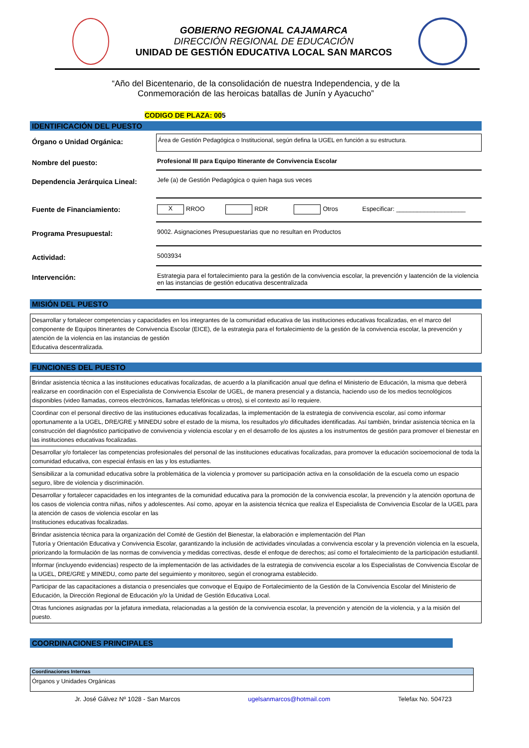GOBIERNO REGIONAL CAJAMARCA
DIRECCIÓN REGIONAL DE EDUCACIÓN
UNIDAD DE GESTIÓN EDUCATIVA LOCAL SAN MARCOS
“Año del Bicentenario, de la consolidación de nuestra Independencia, y de la
Conmemoración de las heroicas batallas de Junín y Ayacucho”
CODIGO DE PLAZA: 005
IDENTIFICACIÓN DEL PUESTO
Órgano o Unidad Orgánica:
Área de Gestión Pedagógica o Institucional, según defina la UGEL en función a su estructura.
Nombre del puesto: Profesional III para Equipo Itinerante de Convivencia Escolar
Dependencia Jerárquica Lineal:
Jefe (a) de Gestión Pedagógica o quien haga sus veces
Fuente de Financiamiento:
X RROO RDR Otros Especificar: ____________________
Programa Presupuestal: 9002. Asignaciones Presupuestarias que no resultan en Productos
Actividad: 5003934
Intervención: Estrategia para el fortalecimiento para la gestión de la convivencia escolar, la prevención y laatención de la violencia en las instancias de gestión educativa descentralizada
MISIÓN DEL PUESTO
Desarrollar y fortalecer competencias y capacidades en los integrantes de la comunidad educativa de las instituciones educativas focalizadas, en el marco del componente de Equipos Itinerantes de Convivencia Escolar (EICE), de la estrategia para el fortalecimiento de la gestión de la convivencia escolar, la prevención y atención de la violencia en las instancias de gestión
Educativa descentralizada.
FUNCIONES DEL PUESTO
| Brindar asistencia técnica a las instituciones educativas focalizadas, de acuerdo a la planificación anual que defina el Ministerio de Educación, la misma que deberá realizarse en coordinación con el Especialista de Convivencia Escolar de UGEL, de manera presencial y a distancia, haciendo uso de los medios tecnológicos disponibles (video llamadas, correos electrónicos, llamadas telefónicas u otros), si el contexto así lo requiere. |
| Coordinar con el personal directivo de las instituciones educativas focalizadas, la implementación de la estrategia de convivencia escolar, así como informar oportunamente a la UGEL, DRE/GRE y MINEDU sobre el estado de la misma, los resultados y/o dificultades identificadas. Así también, brindar asistencia técnica en la construcción del diagnóstico participativo de convivencia y violencia escolar y en el desarrollo de los ajustes a los instrumentos de gestión para promover el bienestar en las instituciones educativas focalizadas. |
| Desarrollar y/o fortalecer las competencias profesionales del personal de las instituciones educativas focalizadas, para promover la educación socioemocional de toda la comunidad educativa, con especial énfasis en las y los estudiantes. |
| Sensibilizar a la comunidad educativa sobre la problemática de la violencia y promover su participación activa en la consolidación de la escuela como un espacio seguro, libre de violencia y discriminación. |
| Desarrollar y fortalecer capacidades en los integrantes de la comunidad educativa para la promoción de la convivencia escolar, la prevención y la atención oportuna de los casos de violencia contra niñas, niños y adolescentes. Así como, apoyar en la asistencia técnica que realiza el Especialista de Convivencia Escolar de la UGEL para la atención de casos de violencia escolar en las Instituciones educativas focalizadas. |
| Brindar asistencia técnica para la organización del Comité de Gestión del Bienestar, la elaboración e implementación del Plan Tutoría y Orientación Educativa y Convivencia Escolar, garantizando la inclusión de actividades vinculadas a convivencia escolar y la prevención violencia en la escuela, priorizando la formulación de las normas de convivencia y medidas correctivas, desde el enfoque de derechos; así como el fortalecimiento de la participación estudiantil. |
| Informar (incluyendo evidencias) respecto de la implementación de las actividades de la estrategia de convivencia escolar a los Especialistas de Convivencia Escolar de la UGEL, DRE/GRE y MINEDU, como parte del seguimiento y monitoreo, según el cronograma establecido. |
| Participar de las capacitaciones a distancia o presenciales que convoque el Equipo de Fortalecimiento de la Gestión de la Convivencia Escolar del Ministerio de Educación, la Dirección Regional de Educación y/o la Unidad de Gestión Educativa Local. |
| Otras funciones asignadas por la jefatura inmediata, relacionadas a la gestión de la convivencia escolar, la prevención y atención de la violencia, y a la misión del puesto. |
COORDINACIONES PRINCIPALES
| Coordinaciones Internas |
| --- |
| Órganos y Unidades Orgánicas |
Jr. José Gálvez Nº 1028 - San Marcos ugelsanmarcos@hotmail.com Telefax No. 504723